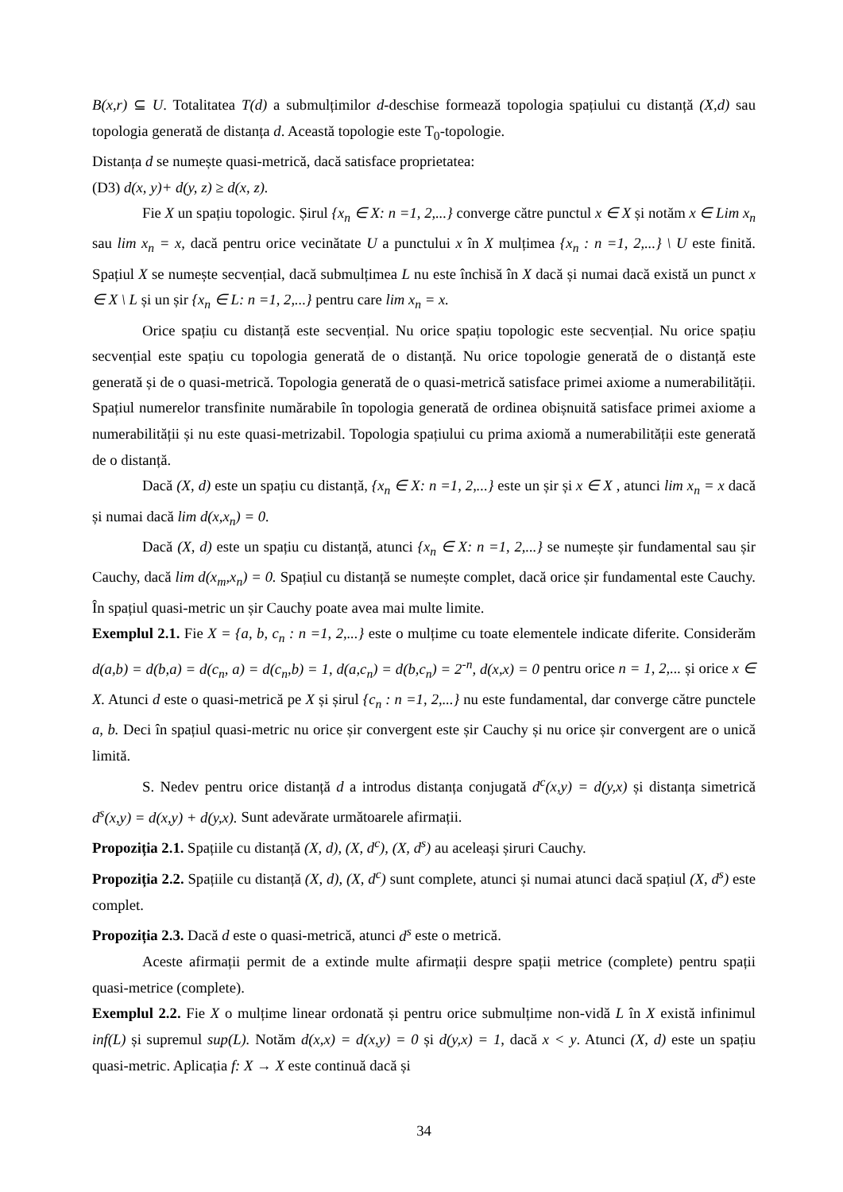B(x,r) ⊆ U. Totalitatea T(d) a submulțimilor d-deschise formează topologia spațiului cu distanță (X,d) sau topologia generată de distanța d. Această topologie este T<sub>0</sub>-topologie.
Distanța d se numește quasi-metrică, dacă satisface proprietatea:
(D3) d(x, y)+ d(y, z) ≥ d(x, z).
Fie X un spațiu topologic. Șirul {x<sub>n</sub> ∈ X: n =1, 2,...} converge către punctul x ∈ X și notăm x ∈ Lim x<sub>n</sub> sau lim x<sub>n</sub> = x, dacă pentru orice vecinătate U a punctului x în X mulțimea {x<sub>n</sub> : n =1, 2,...} \ U este finită. Spațiul X se numește secvențial, dacă submulțimea L nu este închisă în X dacă și numai dacă există un punct x ∈ X \ L și un șir {x<sub>n</sub> ∈ L: n =1, 2,...} pentru care lim x<sub>n</sub> = x.
Orice spațiu cu distanță este secvențial. Nu orice spațiu topologic este secvențial. Nu orice spațiu secvențial este spațiu cu topologia generată de o distanță. Nu orice topologie generată de o distanță este generată și de o quasi-metrică. Topologia generată de o quasi-metrică satisface primei axiome a numerabilității. Spațiul numerelor transfinite numărabile în topologia generată de ordinea obișnuită satisface primei axiome a numerabilității și nu este quasi-metrizabil. Topologia spațiului cu prima axiomă a numerabilității este generată de o distanță.
Dacă (X, d) este un spațiu cu distanță, {x<sub>n</sub> ∈ X: n =1, 2,...} este un șir și x ∈ X , atunci lim x<sub>n</sub> = x dacă și numai dacă lim d(x,x<sub>n</sub>) = 0.
Dacă (X, d) este un spațiu cu distanță, atunci {x<sub>n</sub> ∈ X: n =1, 2,...} se numește șir fundamental sau șir Cauchy, dacă lim d(x<sub>m</sub>,x<sub>n</sub>) = 0. Spațiul cu distanță se numește complet, dacă orice șir fundamental este Cauchy. În spațiul quasi-metric un șir Cauchy poate avea mai multe limite.
Exemplul 2.1. Fie X = {a, b, c<sub>n</sub> : n =1, 2,...} este o mulțime cu toate elementele indicate diferite. Considerăm d(a,b) = d(b,a) = d(c<sub>n</sub>, a) = d(c<sub>n</sub>,b) = 1, d(a,c<sub>n</sub>) = d(b,c<sub>n</sub>) = 2<sup>-n</sup>, d(x,x) = 0 pentru orice n = 1, 2,... și orice x ∈ X. Atunci d este o quasi-metrică pe X și șirul {c<sub>n</sub> : n =1, 2,...} nu este fundamental, dar converge către punctele a, b. Deci în spațiul quasi-metric nu orice șir convergent este șir Cauchy și nu orice șir convergent are o unică limită.
S. Nedev pentru orice distanță d a introdus distanța conjugată d<sup>c</sup>(x,y) = d(y,x) și distanța simetrică d<sup>s</sup>(x,y) = d(x,y) + d(y,x). Sunt adevărate următoarele afirmații.
Propoziția 2.1. Spațiile cu distanță (X, d), (X, d<sup>c</sup>), (X, d<sup>s</sup>) au aceleași șiruri Cauchy.
Propoziția 2.2. Spațiile cu distanță (X, d), (X, d<sup>c</sup>) sunt complete, atunci și numai atunci dacă spațiul (X, d<sup>s</sup>) este complet.
Propoziția 2.3. Dacă d este o quasi-metrică, atunci d<sup>s</sup> este o metrică.
Aceste afirmații permit de a extinde multe afirmații despre spații metrice (complete) pentru spații quasi-metrice (complete).
Exemplul 2.2. Fie X o mulțime linear ordonată și pentru orice submulțime non-vidă L în X există infinimul inf(L) și supremul sup(L). Notăm d(x,x) = d(x,y) = 0 și d(y,x) = 1, dacă x < y. Atunci (X, d) este un spațiu quasi-metric. Aplicația f: X → X este continuă dacă și
34